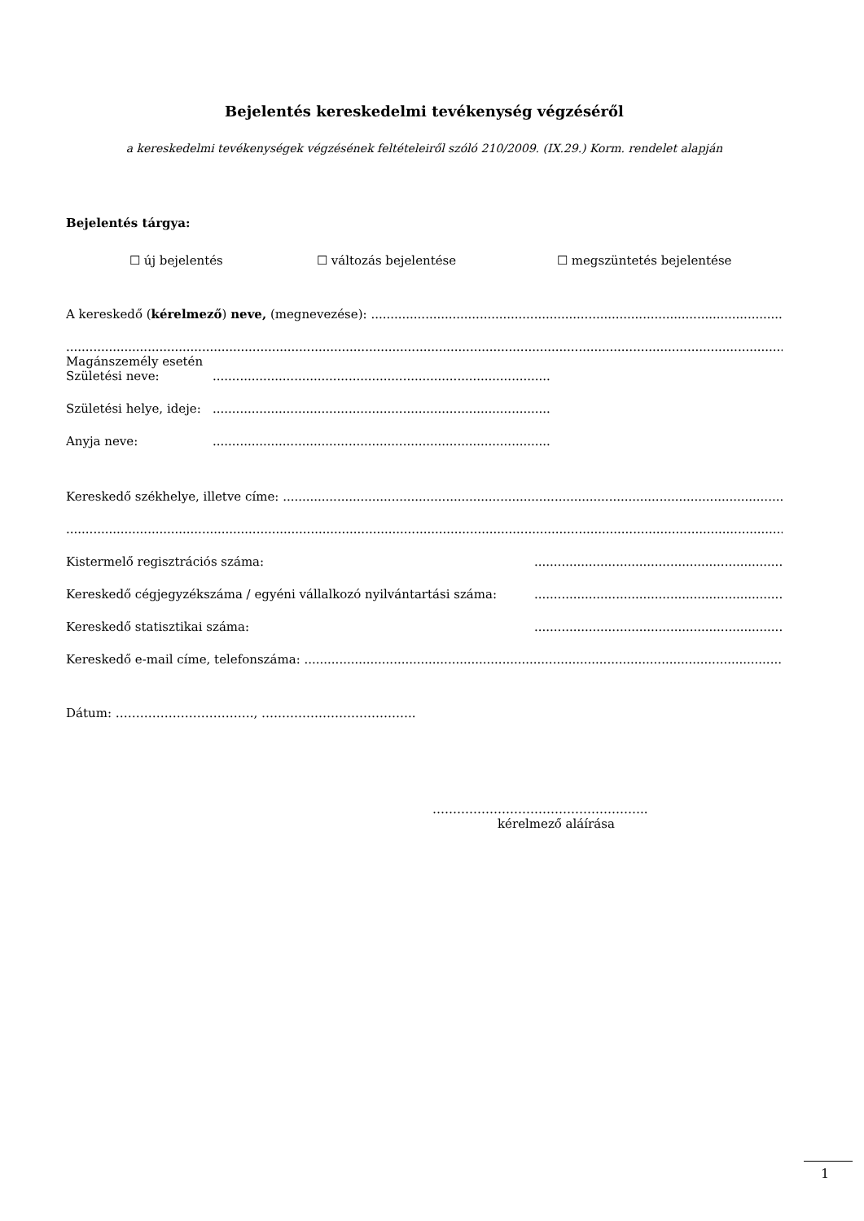Bejelentés kereskedelmi tevékenység végzéséről
a kereskedelmi tevékenységek végzésének feltételeiről szóló 210/2009. (IX.29.) Korm. rendelet alapján
Bejelentés tárgya:
☐ új bejelentés ☐ változás bejelentése ☐ megszüntetés bejelentése
A kereskedő (kérelmező) neve, (megnevezése): ........................................................................................................................................................
........................................................................................................................................................................................................................
Magánszemély esetén
Születési neve:.......................................................................................
Születési helye, ideje:.......................................................................................
Anyja neve:.......................................................................................
Kereskedő székhelye, illetve címe: ........................................................................................................................................................
........................................................................................................................................................................................................................
Kistermelő regisztrációs száma:................................................................................
Kereskedő cégjegyzékszáma / egyéni vállalkozó nyilvántartási száma:................................................................................
Kereskedő statisztikai száma:................................................................................
Kereskedő e-mail címe, telefonszáma: ........................................................................................................................................................
Dátum: ……………………………., ………………………………..
……………………………………………..
kérelmező aláírása
1